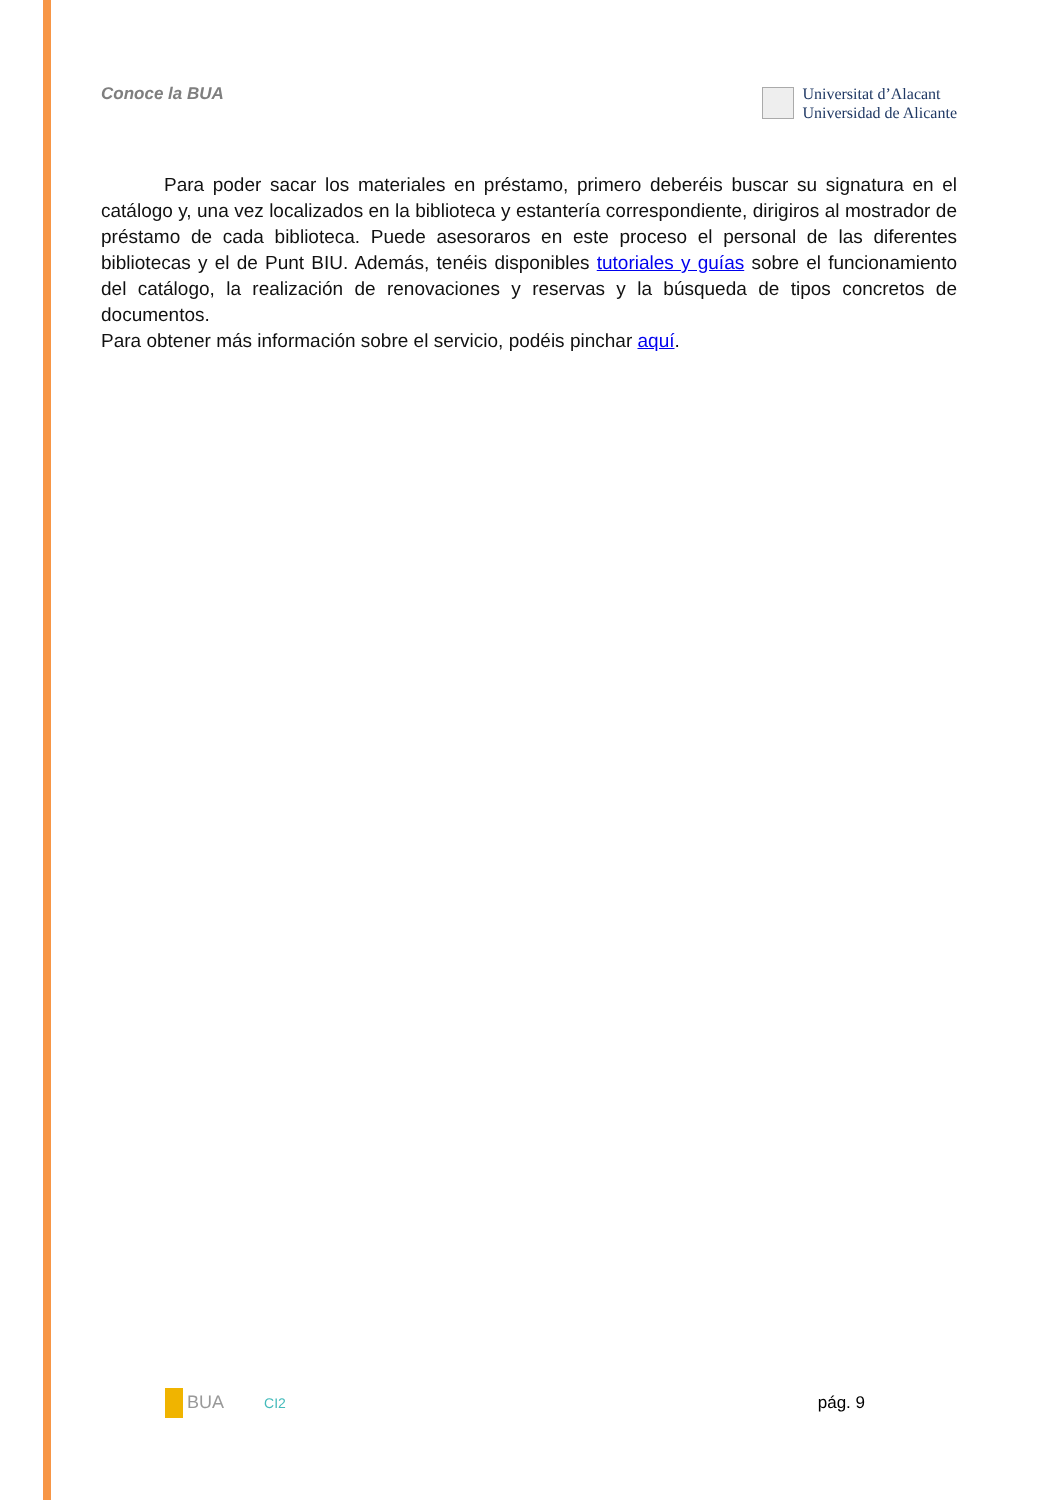Conoce la BUA
Universitat d’Alacant
Universidad de Alicante
Para poder sacar los materiales en préstamo, primero deberéis buscar su signatura en el catálogo y, una vez localizados en la biblioteca y estantería correspondiente, dirigiros al mostrador de préstamo de cada biblioteca. Puede asesoraros en este proceso el personal de las diferentes bibliotecas y el de Punt BIU. Además, tenéis disponibles tutoriales y guías sobre el funcionamiento del catálogo, la realización de renovaciones y reservas y la búsqueda de tipos concretos de documentos.
Para obtener más información sobre el servicio, podéis pinchar aquí.
BUA CI2 pág. 9